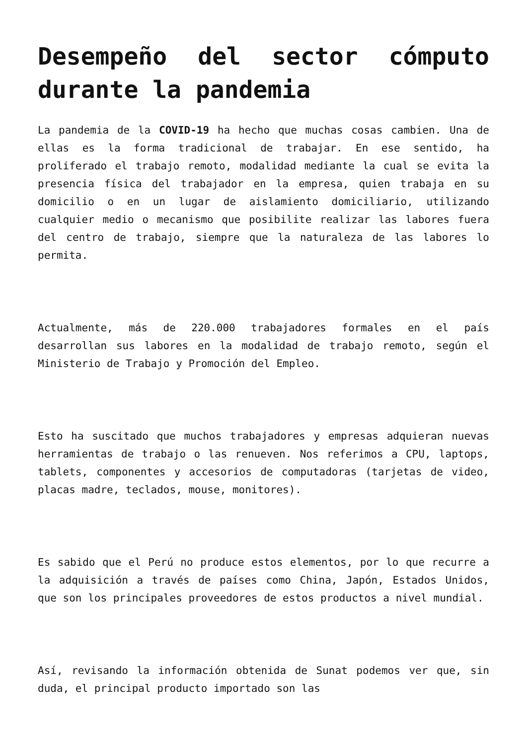Desempeño del sector cómputo durante la pandemia
La pandemia de la COVID-19 ha hecho que muchas cosas cambien. Una de ellas es la forma tradicional de trabajar. En ese sentido, ha proliferado el trabajo remoto, modalidad mediante la cual se evita la presencia física del trabajador en la empresa, quien trabaja en su domicilio o en un lugar de aislamiento domiciliario, utilizando cualquier medio o mecanismo que posibilite realizar las labores fuera del centro de trabajo, siempre que la naturaleza de las labores lo permita.
Actualmente, más de 220.000 trabajadores formales en el país desarrollan sus labores en la modalidad de trabajo remoto, según el Ministerio de Trabajo y Promoción del Empleo.
Esto ha suscitado que muchos trabajadores y empresas adquieran nuevas herramientas de trabajo o las renueven. Nos referimos a CPU, laptops, tablets, componentes y accesorios de computadoras (tarjetas de video, placas madre, teclados, mouse, monitores).
Es sabido que el Perú no produce estos elementos, por lo que recurre a la adquisición a través de países como China, Japón, Estados Unidos, que son los principales proveedores de estos productos a nivel mundial.
Así, revisando la información obtenida de Sunat podemos ver que, sin duda, el principal producto importado son las